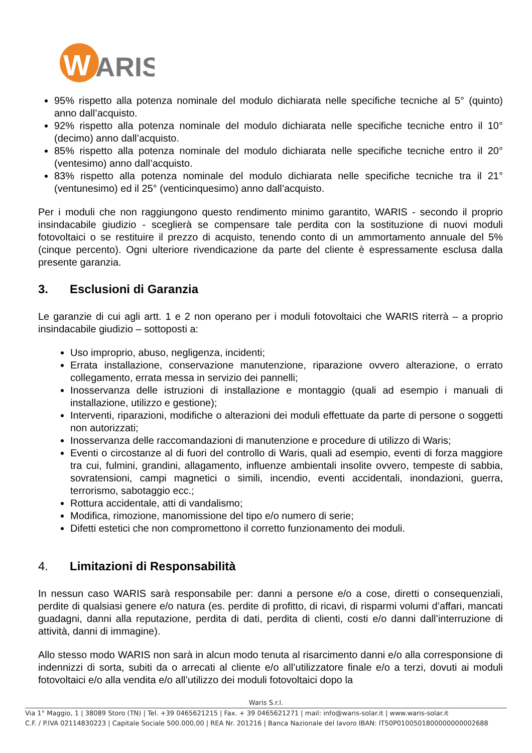W
ARIS
95% rispetto alla potenza nominale del modulo dichiarata nelle specifiche tecniche al 5° (quinto) anno dall’acquisto.
92% rispetto alla potenza nominale del modulo dichiarata nelle specifiche tecniche entro il 10° (decimo) anno dall’acquisto.
85% rispetto alla potenza nominale del modulo dichiarata nelle specifiche tecniche entro il 20° (ventesimo) anno dall’acquisto.
83% rispetto alla potenza nominale del modulo dichiarata nelle specifiche tecniche tra il 21° (ventunesimo) ed il 25° (venticinquesimo) anno dall’acquisto.
Per i moduli che non raggiungono questo rendimento minimo garantito, WARIS - secondo il proprio insindacabile giudizio - sceglierà se compensare tale perdita con la sostituzione di nuovi moduli fotovoltaici o se restituire il prezzo di acquisto, tenendo conto di un ammortamento annuale del 5% (cinque percento). Ogni ulteriore rivendicazione da parte del cliente è espressamente esclusa dalla presente garanzia.
3. Esclusioni di Garanzia
Le garanzie di cui agli artt. 1 e 2 non operano per i moduli fotovoltaici che WARIS riterrà – a proprio insindacabile giudizio – sottoposti a:
Uso improprio, abuso, negligenza, incidenti;
Errata installazione, conservazione manutenzione, riparazione ovvero alterazione, o errato collegamento, errata messa in servizio dei pannelli;
Inosservanza delle istruzioni di installazione e montaggio (quali ad esempio i manuali di installazione, utilizzo e gestione);
Interventi, riparazioni, modifiche o alterazioni dei moduli effettuate da parte di persone o soggetti non autorizzati;
Inosservanza delle raccomandazioni di manutenzione e procedure di utilizzo di Waris;
Eventi o circostanze al di fuori del controllo di Waris, quali ad esempio, eventi di forza maggiore tra cui, fulmini, grandini, allagamento, influenze ambientali insolite ovvero, tempeste di sabbia, sovratensioni, campi magnetici o simili, incendio, eventi accidentali, inondazioni, guerra, terrorismo, sabotaggio ecc.;
Rottura accidentale, atti di vandalismo;
Modifica, rimozione, manomissione del tipo e/o numero di serie;
Difetti estetici che non compromettono il corretto funzionamento dei moduli.
4. Limitazioni di Responsabilità
In nessun caso WARIS sarà responsabile per: danni a persone e/o a cose, diretti o consequenziali, perdite di qualsiasi genere e/o natura (es. perdite di profitto, di ricavi, di risparmi volumi d’affari, mancati guadagni, danni alla reputazione, perdita di dati, perdita di clienti, costi e/o danni dall’interruzione di attività, danni di immagine).
Allo stesso modo WARIS non sarà in alcun modo tenuta al risarcimento danni e/o alla corresponsione di indennizzi di sorta, subiti da o arrecati al cliente e/o all’utilizzatore finale e/o a terzi, dovuti ai moduli fotovoltaici e/o alla vendita e/o all’utilizzo dei moduli fotovoltaici dopo la
Waris S.r.l.
Via 1° Maggio, 1 | 38089 Storo (TN) | Tel. +39 0465621215 | Fax. + 39 0465621271 | mail: info@waris-solar.it | www.waris-solar.it
C.F. / P.IVA 02114830223 | Capitale Sociale 500.000,00 | REA Nr. 201216 | Banca Nazionale del lavoro IBAN: IT50P0100501800000000002688